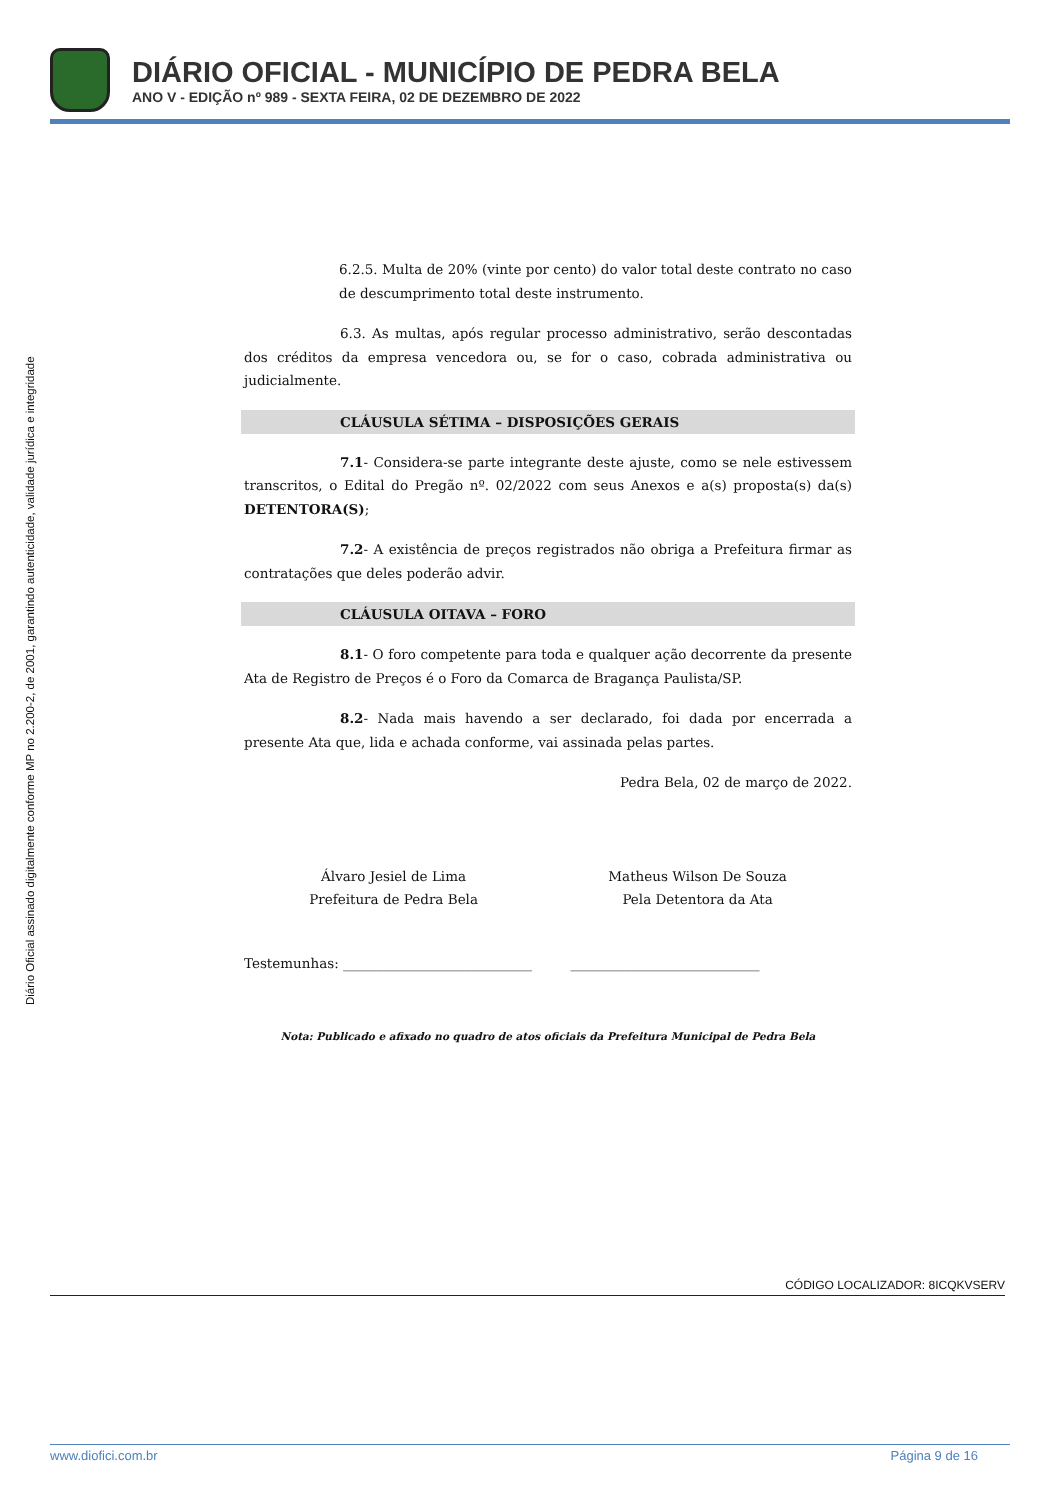DIÁRIO OFICIAL - MUNICÍPIO DE PEDRA BELA
ANO V - EDIÇÃO nº 989 - SEXTA FEIRA, 02 DE DEZEMBRO DE 2022
Diário Oficial assinado digitalmente conforme MP no 2.200-2, de 2001, garantindo autenticidade, validade jurídica e integridade
6.2.5. Multa de 20% (vinte por cento) do valor total deste contrato no caso de descumprimento total deste instrumento.
6.3. As multas, após regular processo administrativo, serão descontadas dos créditos da empresa vencedora ou, se for o caso, cobrada administrativa ou judicialmente.
CLÁUSULA SÉTIMA – DISPOSIÇÕES GERAIS
7.1- Considera-se parte integrante deste ajuste, como se nele estivessem transcritos, o Edital do Pregão nº. 02/2022 com seus Anexos e a(s) proposta(s) da(s) DETENTORA(S);
7.2- A existência de preços registrados não obriga a Prefeitura firmar as contratações que deles poderão advir.
CLÁUSULA OITAVA – FORO
8.1- O foro competente para toda e qualquer ação decorrente da presente Ata de Registro de Preços é o Foro da Comarca de Bragança Paulista/SP.
8.2- Nada mais havendo a ser declarado, foi dada por encerrada a presente Ata que, lida e achada conforme, vai assinada pelas partes.
Pedra Bela, 02 de março de 2022.
Álvaro Jesiel de Lima
Prefeitura de Pedra Bela
Matheus Wilson De Souza
Pela Detentora da Ata
Testemunhas: ____________________________ ____________________________
Nota: Publicado e afixado no quadro de atos oficiais da Prefeitura Municipal de Pedra Bela
CÓDIGO LOCALIZADOR: 8ICQKVSERV
www.diofici.com.br Página 9 de 16